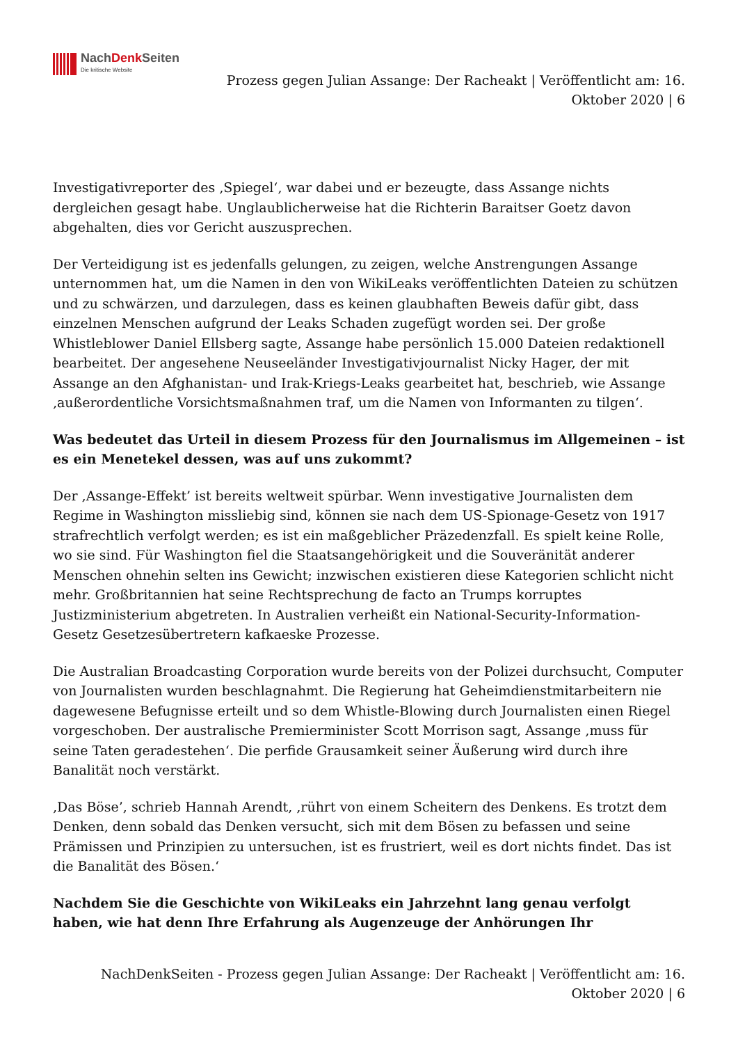NachDenk Seiten
Die kritische Website
Prozess gegen Julian Assange: Der Racheakt | Veröffentlicht am: 16.
Oktober 2020 | 6
Investigativreporter des ‚Spiegel‘, war dabei und er bezeugte, dass Assange nichts dergleichen gesagt habe. Unglaublicherweise hat die Richterin Baraitser Goetz davon abgehalten, dies vor Gericht auszusprechen.
Der Verteidigung ist es jedenfalls gelungen, zu zeigen, welche Anstrengungen Assange unternommen hat, um die Namen in den von WikiLeaks veröffentlichten Dateien zu schützen und zu schwärzen, und darzulegen, dass es keinen glaubhaften Beweis dafür gibt, dass einzelnen Menschen aufgrund der Leaks Schaden zugefügt worden sei. Der große Whistleblower Daniel Ellsberg sagte, Assange habe persönlich 15.000 Dateien redaktionell bearbeitet. Der angesehene Neuseeländer Investigativjournalist Nicky Hager, der mit Assange an den Afghanistan- und Irak-Kriegs-Leaks gearbeitet hat, beschrieb, wie Assange ‚außerordentliche Vorsichtsmaßnahmen traf, um die Namen von Informanten zu tilgen‘.
Was bedeutet das Urteil in diesem Prozess für den Journalismus im Allgemeinen – ist es ein Menetekel dessen, was auf uns zukommt?
Der ‚Assange-Effekt’ ist bereits weltweit spürbar. Wenn investigative Journalisten dem Regime in Washington missliebig sind, können sie nach dem US-Spionage-Gesetz von 1917 strafrechtlich verfolgt werden; es ist ein maßgeblicher Präzedenzfall. Es spielt keine Rolle, wo sie sind. Für Washington fiel die Staatsangehörigkeit und die Souveränität anderer Menschen ohnehin selten ins Gewicht; inzwischen existieren diese Kategorien schlicht nicht mehr. Großbritannien hat seine Rechtsprechung de facto an Trumps korruptes Justizministerium abgetreten. In Australien verheißt ein National-Security-Information-Gesetz Gesetzesübertretern kafkaeske Prozesse.
Die Australian Broadcasting Corporation wurde bereits von der Polizei durchsucht, Computer von Journalisten wurden beschlagnahmt. Die Regierung hat Geheimdienstmitarbeitern nie dagewesene Befugnisse erteilt und so dem Whistle-Blowing durch Journalisten einen Riegel vorgeschoben. Der australische Premierminister Scott Morrison sagt, Assange ‚muss für seine Taten geradestehen‘. Die perfide Grausamkeit seiner Äußerung wird durch ihre Banalität noch verstärkt.
‚Das Böse’, schrieb Hannah Arendt, ‚rührt von einem Scheitern des Denkens. Es trotzt dem Denken, denn sobald das Denken versucht, sich mit dem Bösen zu befassen und seine Prämissen und Prinzipien zu untersuchen, ist es frustriert, weil es dort nichts findet. Das ist die Banalität des Bösen.‘
Nachdem Sie die Geschichte von WikiLeaks ein Jahrzehnt lang genau verfolgt haben, wie hat denn Ihre Erfahrung als Augenzeuge der Anhörungen Ihr
NachDenkSeiten - Prozess gegen Julian Assange: Der Racheakt | Veröffentlicht am: 16.
Oktober 2020 | 6